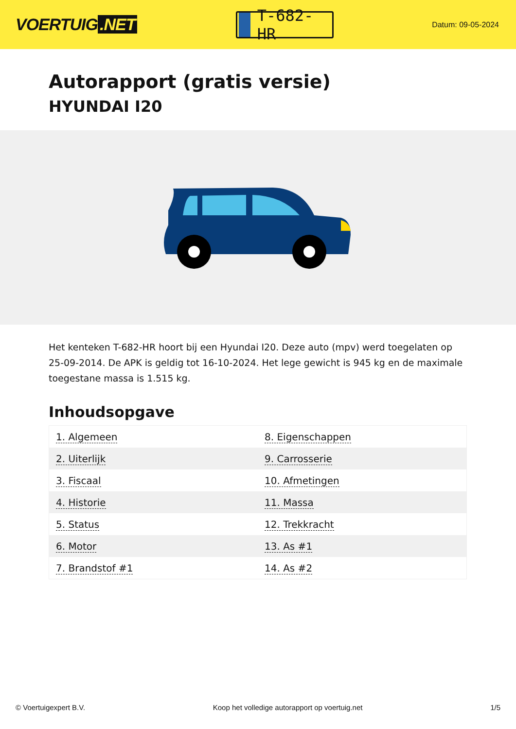VOERTUIG.NET
T-682-HR
Datum: 09-05-2024
Autorapport (gratis versie)
HYUNDAI I20
Het kenteken T-682-HR hoort bij een Hyundai I20. Deze auto (mpv) werd toegelaten op 25-09-2014. De APK is geldig tot 16-10-2024. Het lege gewicht is 945 kg en de maximale toegestane massa is 1.515 kg.
Inhoudsopgave
| 1. Algemeen | 8. Eigenschappen |
| 2. Uiterlijk | 9. Carrosserie |
| 3. Fiscaal | 10. Afmetingen |
| 4. Historie | 11. Massa |
| 5. Status | 12. Trekkracht |
| 6. Motor | 13. As #1 |
| 7. Brandstof #1 | 14. As #2 |
© Voertuigexpert B.V. Koop het volledige autorapport op voertuig.net 1/5